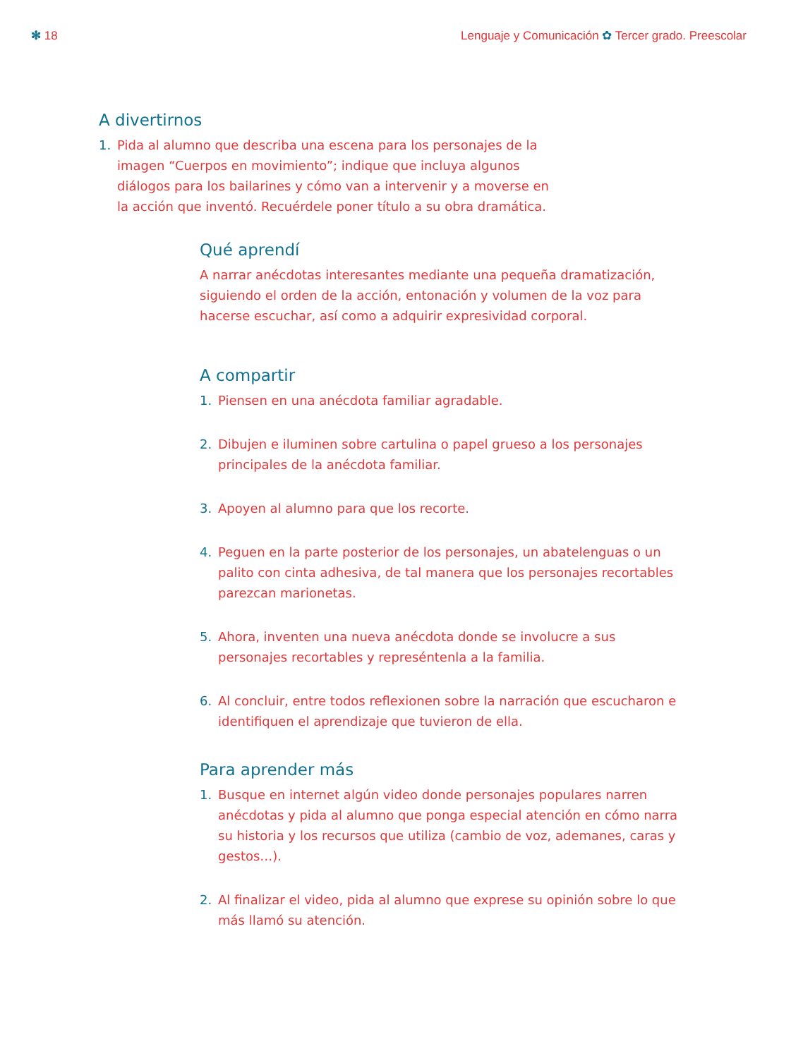✻ 18 Lenguaje y Comunicación ✿ Tercer grado. Preescolar
A divertirnos
1. Pida al alumno que describa una escena para los personajes de la imagen “Cuerpos en movimiento”; indique que incluya algunos diálogos para los bailarines y cómo van a intervenir y a moverse en la acción que inventó. Recuérdele poner título a su obra dramática.
Qué aprendí
A narrar anécdotas interesantes mediante una pequeña dramatización, siguiendo el orden de la acción, entonación y volumen de la voz para hacerse escuchar, así como a adquirir expresividad corporal.
A compartir
1. Piensen en una anécdota familiar agradable.
2. Dibujen e iluminen sobre cartulina o papel grueso a los personajes principales de la anécdota familiar.
3. Apoyen al alumno para que los recorte.
4. Peguen en la parte posterior de los personajes, un abatelenguas o un palito con cinta adhesiva, de tal manera que los personajes recortables parezcan marionetas.
5. Ahora, inventen una nueva anécdota donde se involucre a sus personajes recortables y represéntenla a la familia.
6. Al concluir, entre todos reflexionen sobre la narración que escucharon e identifiquen el aprendizaje que tuvieron de ella.
Para aprender más
1. Busque en internet algún video donde personajes populares narren anécdotas y pida al alumno que ponga especial atención en cómo narra su historia y los recursos que utiliza (cambio de voz, ademanes, caras y gestos…).
2. Al finalizar el video, pida al alumno que exprese su opinión sobre lo que más llamó su atención.